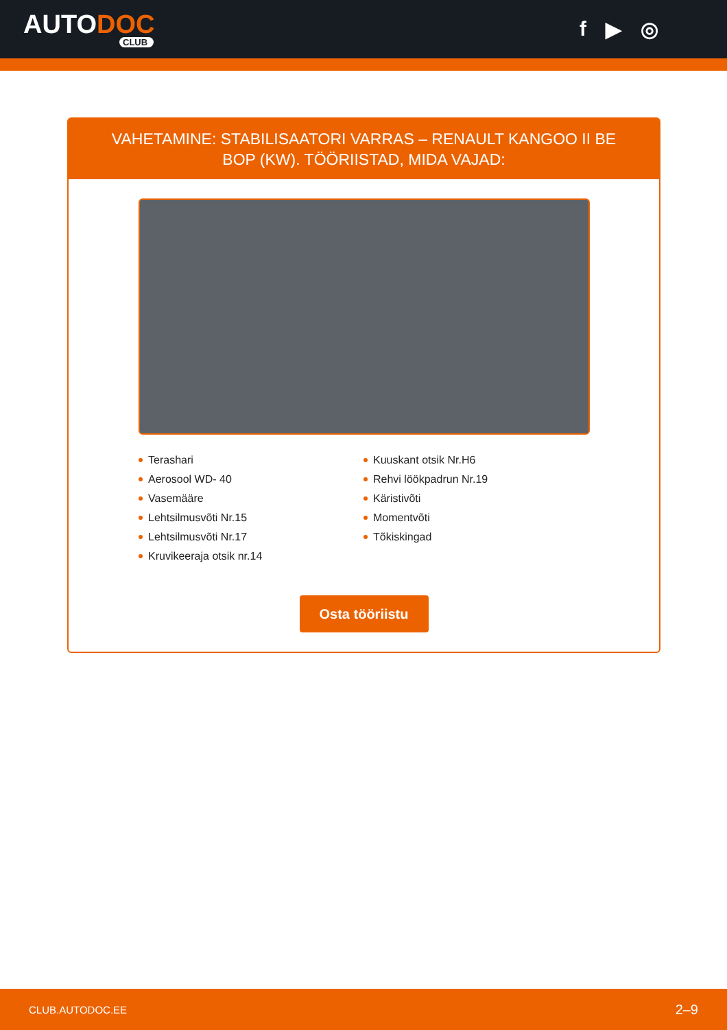AUTODOC
CLUB
f ▶ ◎
VAHETAMINE: STABILISAATORI VARRAS – RENAULT KANGOO II BE BOP (KW). TÖÖRIISTAD, MIDA VAJAD:
Terashari
Aerosool WD- 40
Vasemääre
Lehtsilmusvõti Nr.15
Lehtsilmusvõti Nr.17
Kruvikeeraja otsik nr.14
Kuuskant otsik Nr.H6
Rehvi löökpadrun Nr.19
Käristivõti
Momentvõti
Tõkiskingad
Osta tööriistu
CLUB.AUTODOC.EE 2–9